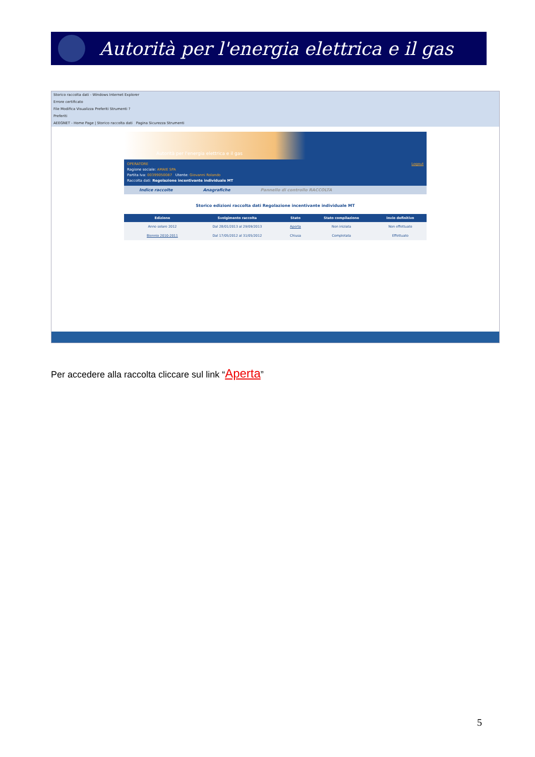Autorità per l'energia elettrica e il gas
Storico raccolta dati - Windows Internet Explorer
Errore certificato
File Modifica Visualizza Preferiti Strumenti ?
Preferiti
AEEGNET - Home Page | Storico raccolta dati Pagina Sicurezza Strumenti
Autorità per l'energia elettrica e il gas
OPERATORE Logout
Ragione sociale: AMAIE SPA
Partita Iva: 00399050087 Utente: Giovanni Rolando
Raccolta dati: Regolazione incentivante individuale MT
Indice raccolte Anagrafiche Pannello di controllo RACCOLTA
Storico edizioni raccolta dati Regolazione incentivante individuale MT
| | Edizione | Svolgimento raccolta | Stato | Stato compilazione | Invio definitivo |
| --- | --- | --- | --- | --- | --- |
| | Anno solare 2012 | Dal 28/01/2013 al 29/09/2013 | Aperta | Non iniziata | Non effettuato |
| | Biennio 2010-2011 | Dal 17/05/2012 al 31/05/2012 | Chiusa | Completata | Effettuato |
Per accedere alla raccolta cliccare sul link “Aperta”
5